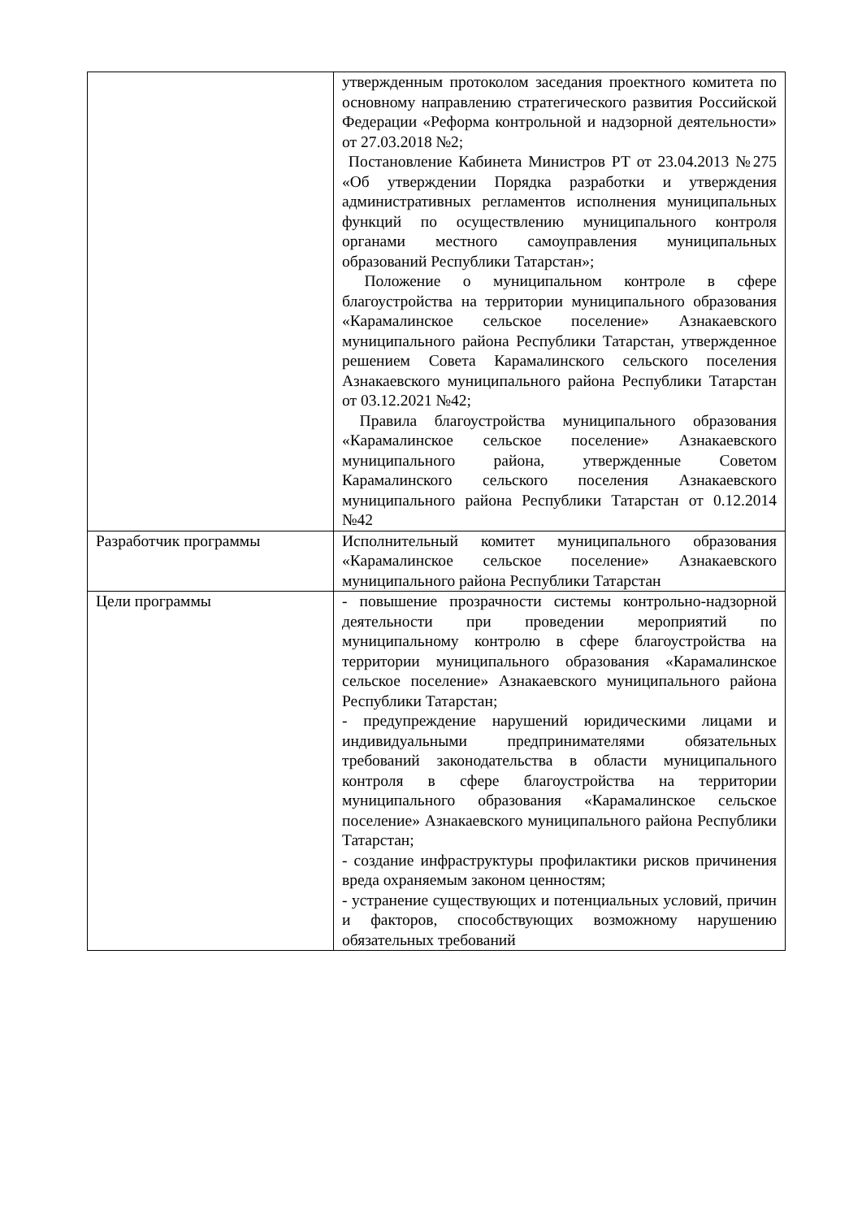| | утвержденным протоколом заседания проектного комитета по основному направлению стратегического развития Российской Федерации «Реформа контрольной и надзорной деятельности» от 27.03.2018 №2; Постановление Кабинета Министров РТ от 23.04.2013 №275 «Об утверждении Порядка разработки и утверждения административных регламентов исполнения муниципальных функций по осуществлению муниципального контроля органами местного самоуправления муниципальных образований Республики Татарстан»; Положение о муниципальном контроле в сфере благоустройства на территории муниципального образования «Карамалинское сельское поселение» Азнакаевского муниципального района Республики Татарстан, утвержденное решением Совета Карамалинского сельского поселения Азнакаевского муниципального района Республики Татарстан от 03.12.2021 №42; Правила благоустройства муниципального образования «Карамалинское сельское поселение» Азнакаевского муниципального района, утвержденные Советом Карамалинского сельского поселения Азнакаевского муниципального района Республики Татарстан от 0.12.2014 №42 |
| Разработчик программы | Исполнительный комитет муниципального образования «Карамалинское сельское поселение» Азнакаевского муниципального района Республики Татарстан |
| Цели программы | - повышение прозрачности системы контрольно-надзорной деятельности при проведении мероприятий по муниципальному контролю в сфере благоустройства на территории муниципального образования «Карамалинское сельское поселение» Азнакаевского муниципального района Республики Татарстан; - предупреждение нарушений юридическими лицами и индивидуальными предпринимателями обязательных требований законодательства в области муниципального контроля в сфере благоустройства на территории муниципального образования «Карамалинское сельское поселение» Азнакаевского муниципального района Республики Татарстан; - создание инфраструктуры профилактики рисков причинения вреда охраняемым законом ценностям; - устранение существующих и потенциальных условий, причин и факторов, способствующих возможному нарушению обязательных требований |